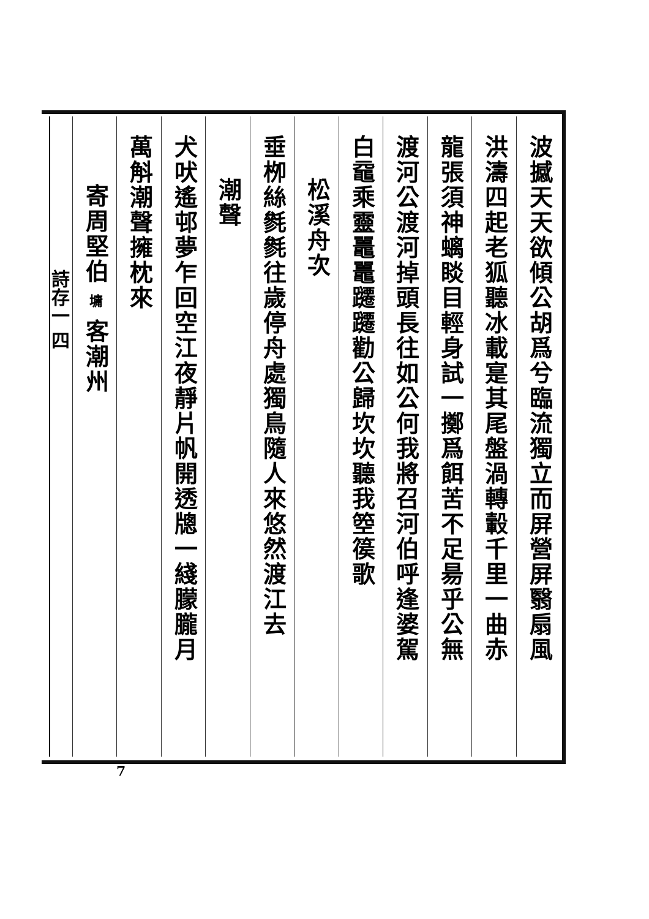波撼天天欲傾公胡爲兮臨流獨立而屏營屏翳扇風
洪濤四起老狐聽冰載寔其尾盤渦轉轂千里一曲赤
龍張須神螭睒目輕身試一擲爲餌苦不足昜乎公無
渡河公渡河掉頭長往如公何我將召河伯呼逢婆駕
白黿乘靈鼉鼉躚躚勸公歸坎坎聽我箜篌歌
松溪舟次
垂栁絲毿毿往歲停舟處獨鳥隨人來悠然渡江去
潮聲
犬吠遙邨夢乍回空江夜靜片帆開透牕一綫朦朧月
萬斛潮聲擁枕來
寄周堅伯 墉 客潮州
詩存一 四
7